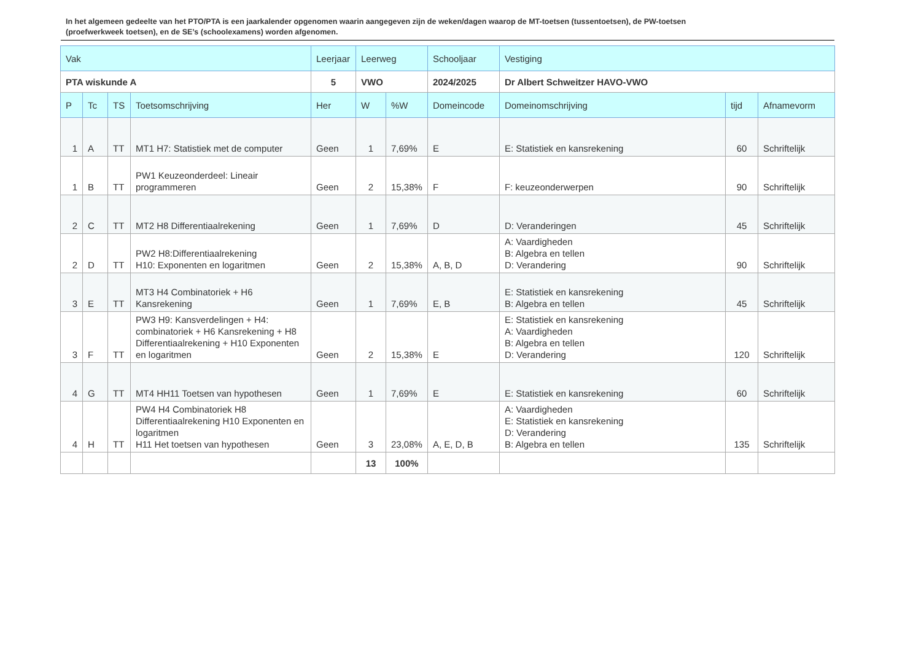In het algemeen gedeelte van het PTO/PTA is een jaarkalender opgenomen waarin aangegeven zijn de weken/dagen waarop de MT-toetsen (tussentoetsen), de PW-toetsen (proefwerkweek toetsen), en de SE’s (schoolexamens) worden afgenomen.
| Vak | | | | Leerjaar | Leerweg | | Schooljaar | Vestiging | | |
| --- | --- | --- | --- | --- | --- | --- | --- | --- | --- | --- |
| PTA wiskunde A | | | | 5 | VWO | | 2024/2025 | Dr Albert Schweitzer HAVO-VWO | | |
| P | Tc | TS | Toetsomschrijving | Her | W | %W | Domeincode | Domeinomschrijving | tijd | Afnamevorm |
| 1 | A | TT | MT1 H7: Statistiek met de computer | Geen | 1 | 7,69% | E | E: Statistiek en kansrekening | 60 | Schriftelijk |
| 1 | B | TT | PW1 Keuzeonderdeel: Lineair programmeren | Geen | 2 | 15,38% | F | F: keuzeonderwerpen | 90 | Schriftelijk |
| 2 | C | TT | MT2 H8 Differentiaalrekening | Geen | 1 | 7,69% | D | D: Veranderingen | 45 | Schriftelijk |
| 2 | D | TT | PW2 H8:Differentiaalrekening H10: Exponenten en logaritmen | Geen | 2 | 15,38% | A, B, D | A: Vaardigheden B: Algebra en tellen D: Verandering | 90 | Schriftelijk |
| 3 | E | TT | MT3 H4 Combinatoriek + H6 Kansrekening | Geen | 1 | 7,69% | E, B | E: Statistiek en kansrekening B: Algebra en tellen | 45 | Schriftelijk |
| 3 | F | TT | PW3 H9: Kansverdelingen + H4: combinatoriek + H6 Kansrekening + H8 Differentiaalrekening + H10 Exponenten en logaritmen | Geen | 2 | 15,38% | E | E: Statistiek en kansrekening A: Vaardigheden B: Algebra en tellen D: Verandering | 120 | Schriftelijk |
| 4 | G | TT | MT4 HH11 Toetsen van hypothesen | Geen | 1 | 7,69% | E | E: Statistiek en kansrekening | 60 | Schriftelijk |
| 4 | H | TT | PW4 H4 Combinatoriek H8 Differentiaalrekening H10 Exponenten en logaritmen H11 Het toetsen van hypothesen | Geen | 3 | 23,08% | A, E, D, B | A: Vaardigheden E: Statistiek en kansrekening D: Verandering B: Algebra en tellen | 135 | Schriftelijk |
| | | | | | 13 | 100% | | | | |